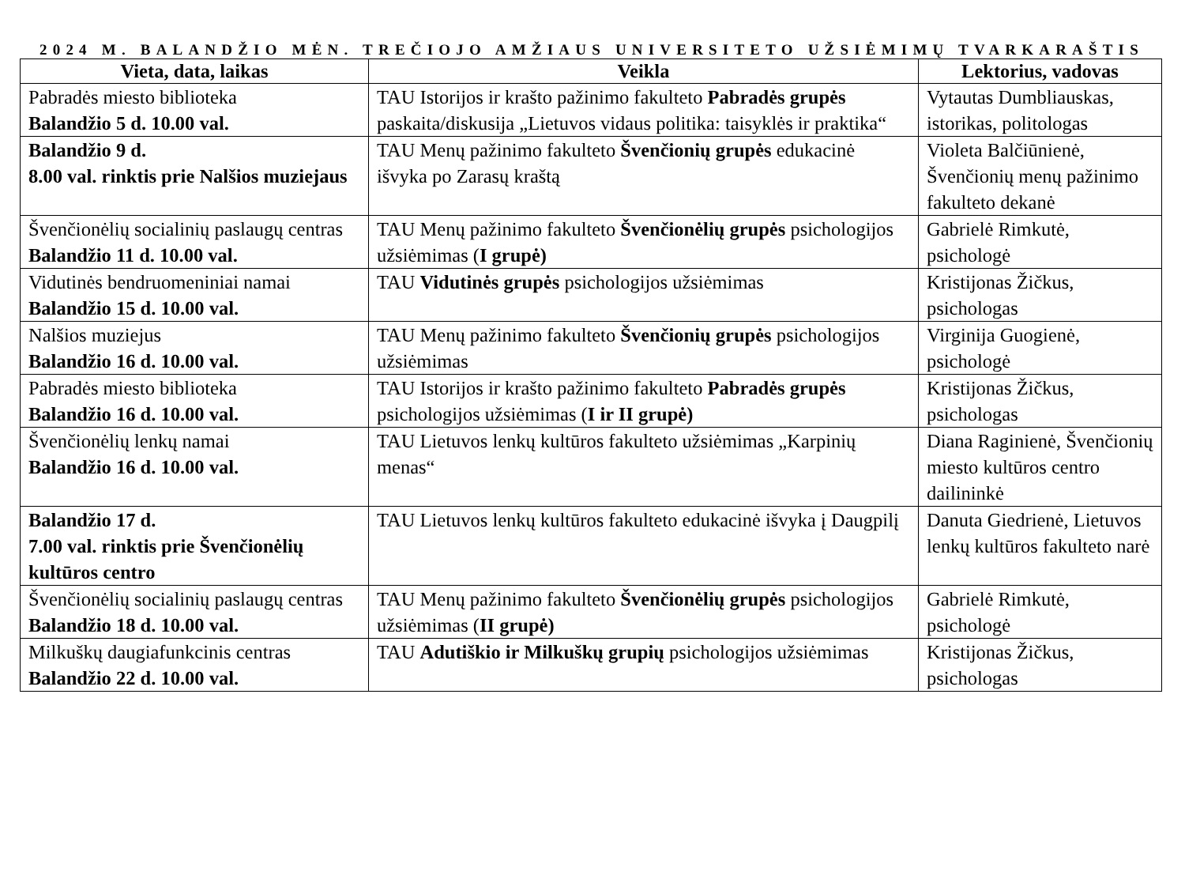2024 M. BALANDŽIO MĖN. TREČIOJO AMŽIAUS UNIVERSITETO UŽSIĖMIMŲ TVARKARAŠTIS
| Vieta, data, laikas | Veikla | Lektorius, vadovas |
| --- | --- | --- |
| Pabradės miesto biblioteka Balandžio 5 d. 10.00 val. | TAU Istorijos ir krašto pažinimo fakulteto Pabradės grupės paskaita/diskusija „Lietuvos vidaus politika: taisyklės ir praktika“ | Vytautas Dumbliauskas, istorikas, politologas |
| Balandžio 9 d. 8.00 val. rinktis prie Nalšios muziejaus | TAU Menų pažinimo fakulteto Švenčionių grupės edukacinė išvyka po Zarasų kraštą | Violeta Balčiūnienė, Švenčionių menų pažinimo fakulteto dekanė |
| Švenčionėlių socialinių paslaugų centras Balandžio 11 d. 10.00 val. | TAU Menų pažinimo fakulteto Švenčionėlių grupės psichologijos užsiėmimas ( I grupė) | Gabrielė Rimkutė, psichologė |
| Vidutinės bendruomeniniai namai Balandžio 15 d. 10.00 val. | TAU Vidutinės grupės psichologijos užsiėmimas | Kristijonas Žičkus, psichologas |
| Nalšios muziejus Balandžio 16 d. 10.00 val. | TAU Menų pažinimo fakulteto Švenčionių grupės psichologijos užsiėmimas | Virginija Guogienė, psichologė |
| Pabradės miesto biblioteka Balandžio 16 d. 10.00 val. | TAU Istorijos ir krašto pažinimo fakulteto Pabradės grupės psichologijos užsiėmimas ( I ir II grupė) | Kristijonas Žičkus, psichologas |
| Švenčionėlių lenkų namai Balandžio 16 d. 10.00 val. | TAU Lietuvos lenkų kultūros fakulteto užsiėmimas „Karpinių menas“ | Diana Raginienė, Švenčionių miesto kultūros centro dailininkė |
| Balandžio 17 d. 7.00 val. rinktis prie Švenčionėlių kultūros centro | TAU Lietuvos lenkų kultūros fakulteto edukacinė išvyka į Daugpilį | Danuta Giedrienė, Lietuvos lenkų kultūros fakulteto narė |
| Švenčionėlių socialinių paslaugų centras Balandžio 18 d. 10.00 val. | TAU Menų pažinimo fakulteto Švenčionėlių grupės psichologijos užsiėmimas ( II grupė) | Gabrielė Rimkutė, psichologė |
| Milkuškų daugiafunkcinis centras Balandžio 22 d. 10.00 val. | TAU Adutiškio ir Milkuškų grupių psichologijos užsiėmimas | Kristijonas Žičkus, psichologas |